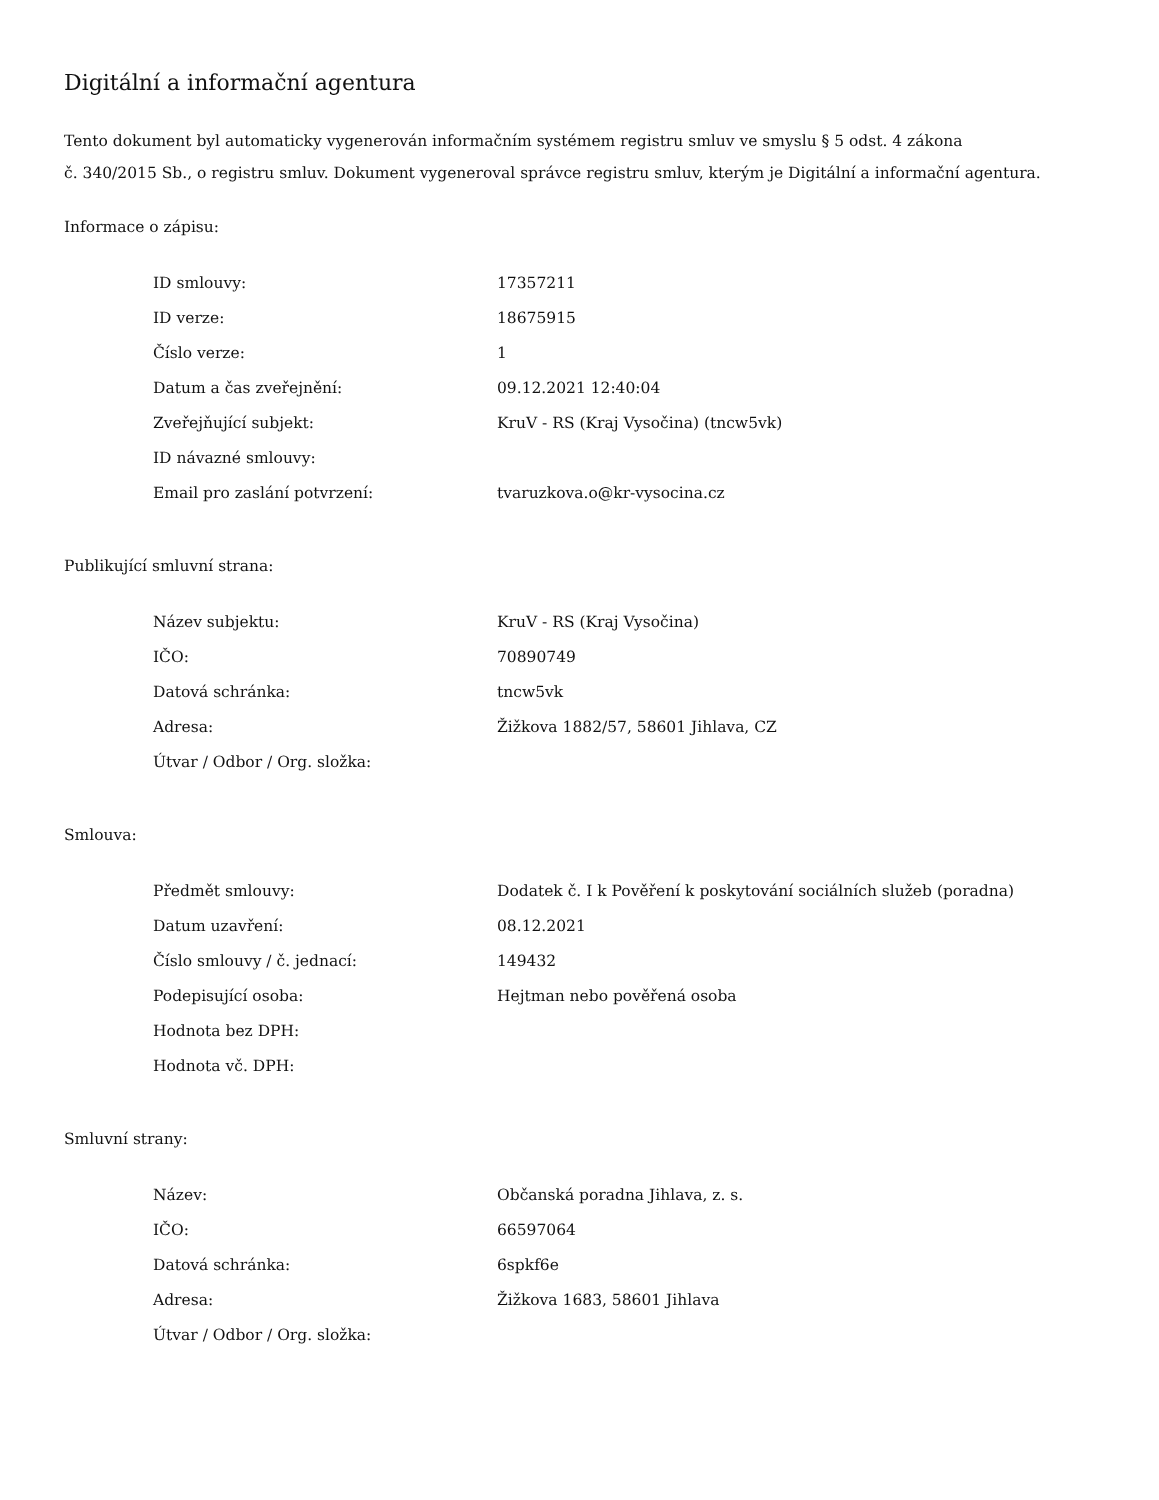Digitální a informační agentura
Tento dokument byl automaticky vygenerován informačním systémem registru smluv ve smyslu § 5 odst. 4 zákona
č. 340/2015 Sb., o registru smluv. Dokument vygeneroval správce registru smluv, kterým je Digitální a informační agentura.
Informace o zápisu:
| ID smlouvy: | 17357211 |
| ID verze: | 18675915 |
| Číslo verze: | 1 |
| Datum a čas zveřejnění: | 09.12.2021 12:40:04 |
| Zveřejňující subjekt: | KruV - RS (Kraj Vysočina) (tncw5vk) |
| ID návazné smlouvy: | |
| Email pro zaslání potvrzení: | tvaruzkova.o@kr-vysocina.cz |
Publikující smluvní strana:
| Název subjektu: | KruV - RS (Kraj Vysočina) |
| IČO: | 70890749 |
| Datová schránka: | tncw5vk |
| Adresa: | Žižkova 1882/57, 58601 Jihlava, CZ |
| Útvar / Odbor / Org. složka: | |
Smlouva:
| Předmět smlouvy: | Dodatek č. I k Pověření k poskytování sociálních služeb (poradna) |
| Datum uzavření: | 08.12.2021 |
| Číslo smlouvy / č. jednací: | 149432 |
| Podepisující osoba: | Hejtman nebo pověřená osoba |
| Hodnota bez DPH: | |
| Hodnota vč. DPH: | |
Smluvní strany:
| Název: | Občanská poradna Jihlava, z. s. |
| IČO: | 66597064 |
| Datová schránka: | 6spkf6e |
| Adresa: | Žižkova 1683, 58601 Jihlava |
| Útvar / Odbor / Org. složka: | |